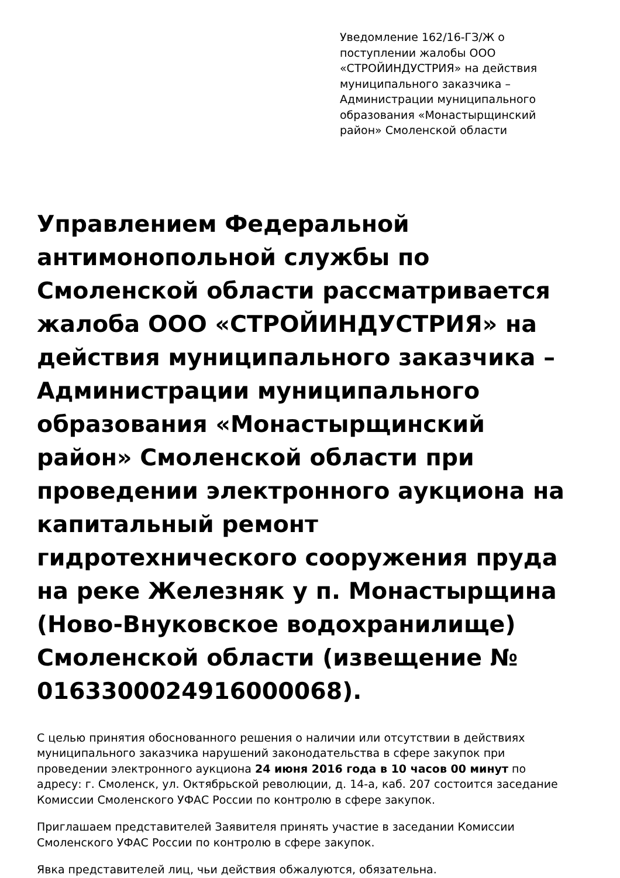Уведомление 162/16-ГЗ/Ж о поступлении жалобы ООО «СТРОЙИНДУСТРИЯ» на действия муниципального заказчика – Администрации муниципального образования «Монастырщинский район» Смоленской области
Управлением Федеральной антимонопольной службы по Смоленской области рассматривается жалоба ООО «СТРОЙИНДУСТРИЯ» на действия муниципального заказчика – Администрации муниципального образования «Монастырщинский район» Смоленской области при проведении электронного аукциона на капитальный ремонт гидротехнического сооружения пруда на реке Железняк у п. Монастырщина (Ново-Внуковское водохранилище) Смоленской области (извещение № 0163300024916000068).
С целью принятия обоснованного решения о наличии или отсутствии в действиях муниципального заказчика нарушений законодательства в сфере закупок при проведении электронного аукциона 24 июня 2016 года в 10 часов 00 минут по адресу: г. Смоленск, ул. Октябрьской революции, д. 14-а, каб. 207 состоится заседание Комиссии Смоленского УФАС России по контролю в сфере закупок.
Приглашаем представителей Заявителя принять участие в заседании Комиссии Смоленского УФАС России по контролю в сфере закупок.
Явка представителей лиц, чьи действия обжалуются, обязательна.